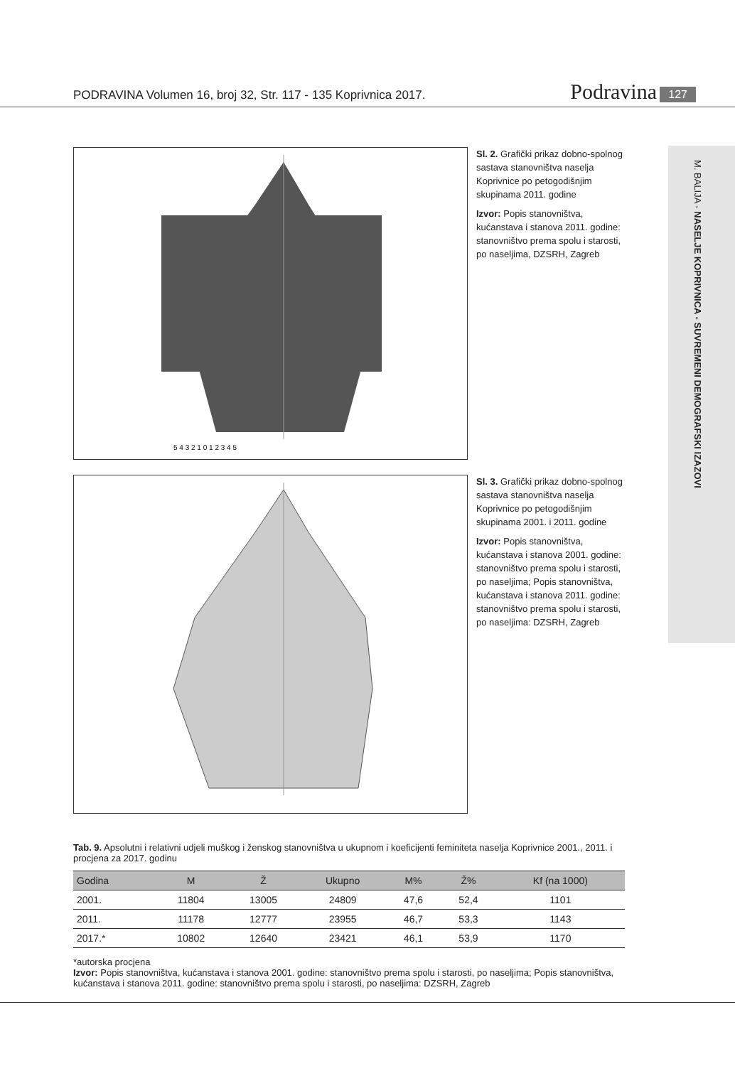PODRAVINA Volumen 16, broj 32, Str. 117 - 135 Koprivnica 2017. Podravina 127
M. BALIJA - NASELJE KOPRIVNICA - SUVREMENI DEMOGRAFSKI IZAZOVI
5 4 3 2 1 0 1 2 3 4 5
Sl. 2. Grafički prikaz dobno-spolnog sastava stanovništva naselja Koprivnice po petogodišnjim skupinama 2011. godine
Izvor: Popis stanovništva, kućanstava i stanova 2011. godine: stanovništvo prema spolu i starosti, po naseljima, DZSRH, Zagreb
Sl. 3. Grafički prikaz dobno-spolnog sastava stanovništva naselja Koprivnice po petogodišnjim skupinama 2001. i 2011. godine
Izvor: Popis stanovništva, kućanstava i stanova 2001. godine: stanovništvo prema spolu i starosti, po naseljima; Popis stanovništva, kućanstava i stanova 2011. godine: stanovništvo prema spolu i starosti, po naseljima: DZSRH, Zagreb
Tab. 9. Apsolutni i relativni udjeli muškog i ženskog stanovništva u ukupnom i koeficijenti feminiteta naselja Koprivnice 2001., 2011. i procjena za 2017. godinu
| Godina | M | Ž | Ukupno | M% | Ž% | Kf (na 1000) |
| --- | --- | --- | --- | --- | --- | --- |
| 2001. | 11804 | 13005 | 24809 | 47,6 | 52,4 | 1101 |
| 2011. | 11178 | 12777 | 23955 | 46,7 | 53,3 | 1143 |
| 2017.* | 10802 | 12640 | 23421 | 46,1 | 53,9 | 1170 |
*autorska procjena
Izvor: Popis stanovništva, kućanstava i stanova 2001. godine: stanovništvo prema spolu i starosti, po naseljima; Popis stanovništva, kućanstava i stanova 2011. godine: stanovništvo prema spolu i starosti, po naseljima: DZSRH, Zagreb